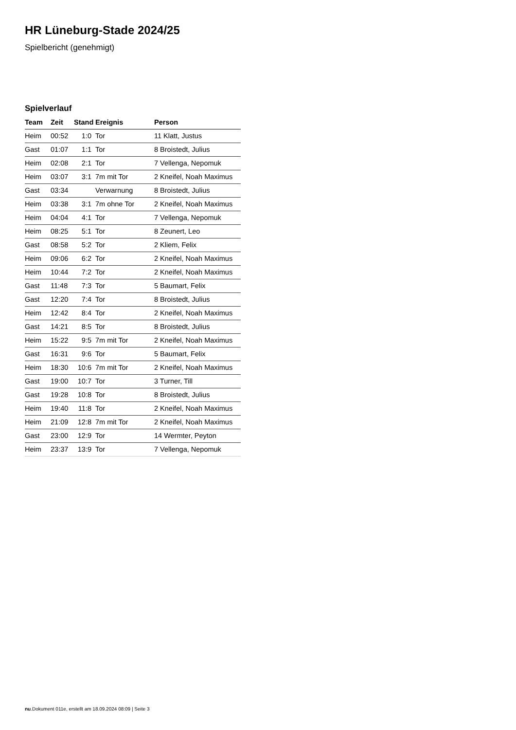HR Lüneburg-Stade 2024/25
Spielbericht (genehmigt)
Spielverlauf
| Team | Zeit | Stand | Ereignis | Person |
| --- | --- | --- | --- | --- |
| Heim | 00:52 | 1:0 | Tor | 11 Klatt, Justus |
| Gast | 01:07 | 1:1 | Tor | 8 Broistedt, Julius |
| Heim | 02:08 | 2:1 | Tor | 7 Vellenga, Nepomuk |
| Heim | 03:07 | 3:1 | 7m mit Tor | 2 Kneifel, Noah Maximus |
| Gast | 03:34 | | Verwarnung | 8 Broistedt, Julius |
| Heim | 03:38 | 3:1 | 7m ohne Tor | 2 Kneifel, Noah Maximus |
| Heim | 04:04 | 4:1 | Tor | 7 Vellenga, Nepomuk |
| Heim | 08:25 | 5:1 | Tor | 8 Zeunert, Leo |
| Gast | 08:58 | 5:2 | Tor | 2 Kliem, Felix |
| Heim | 09:06 | 6:2 | Tor | 2 Kneifel, Noah Maximus |
| Heim | 10:44 | 7:2 | Tor | 2 Kneifel, Noah Maximus |
| Gast | 11:48 | 7:3 | Tor | 5 Baumart, Felix |
| Gast | 12:20 | 7:4 | Tor | 8 Broistedt, Julius |
| Heim | 12:42 | 8:4 | Tor | 2 Kneifel, Noah Maximus |
| Gast | 14:21 | 8:5 | Tor | 8 Broistedt, Julius |
| Heim | 15:22 | 9:5 | 7m mit Tor | 2 Kneifel, Noah Maximus |
| Gast | 16:31 | 9:6 | Tor | 5 Baumart, Felix |
| Heim | 18:30 | 10:6 | 7m mit Tor | 2 Kneifel, Noah Maximus |
| Gast | 19:00 | 10:7 | Tor | 3 Turner, Till |
| Gast | 19:28 | 10:8 | Tor | 8 Broistedt, Julius |
| Heim | 19:40 | 11:8 | Tor | 2 Kneifel, Noah Maximus |
| Heim | 21:09 | 12:8 | 7m mit Tor | 2 Kneifel, Noah Maximus |
| Gast | 23:00 | 12:9 | Tor | 14 Wermter, Peyton |
| Heim | 23:37 | 13:9 | Tor | 7 Vellenga, Nepomuk |
nu.Dokument 011e, erstellt am 18.09.2024 08:09 | Seite 3